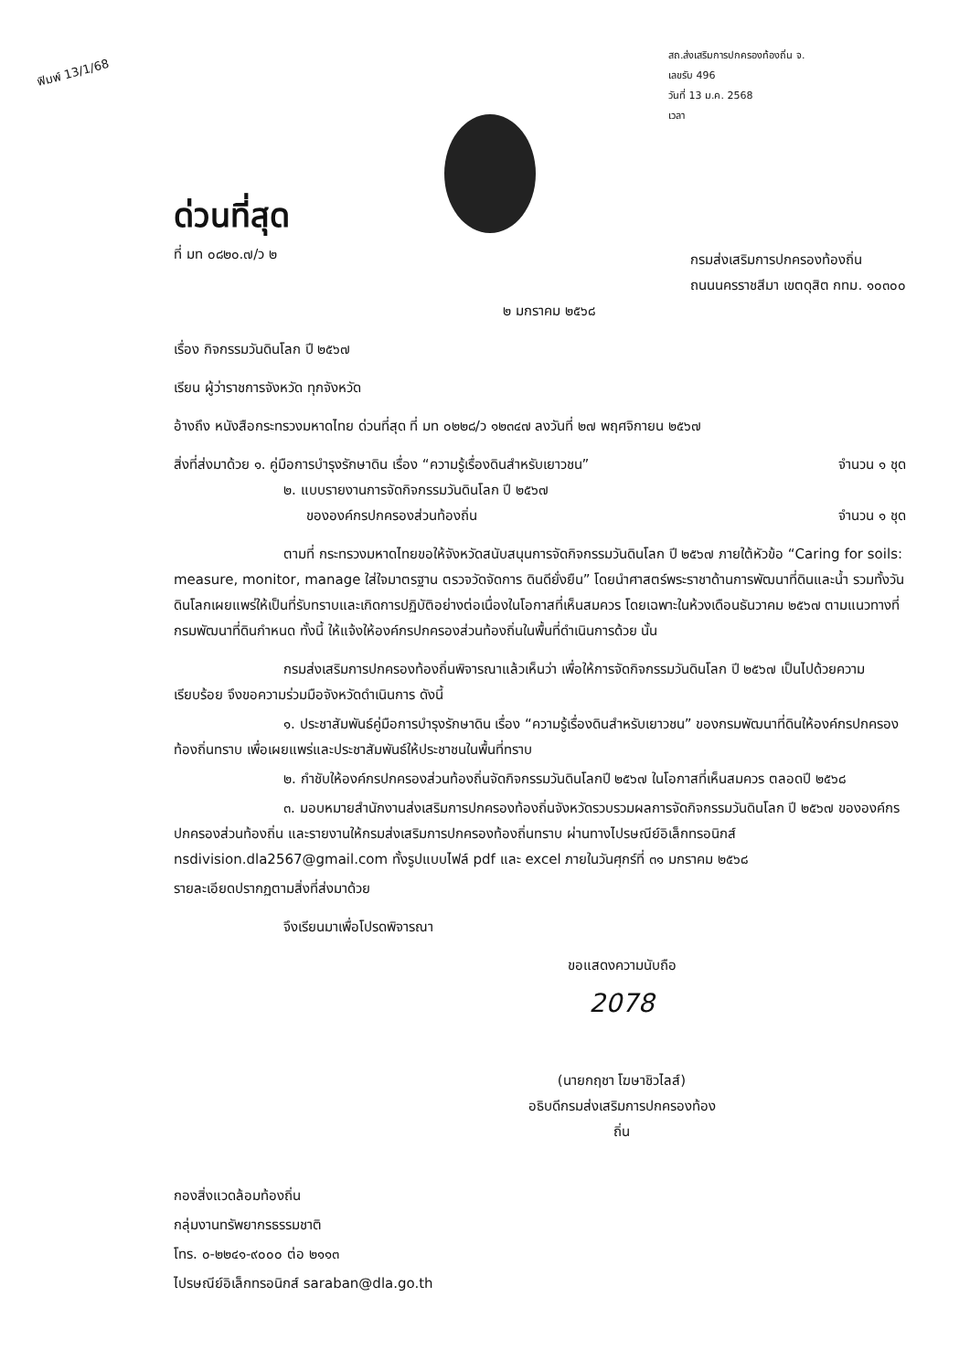ฟิมพ์ 13/1/68
สถ.ส่งเสริมการปกครองท้องถิ่น จ.
เลขรับ 496
วันที่ 13 ม.ค. 2568
เวลา
ด่วนที่สุด
ที่ มท ๐๘๒๐.๗/ว ๒
กรมส่งเสริมการปกครองท้องถิ่น
ถนนนครราชสีมา เขตดุสิต กทม. ๑๐๓๐๐
๒ มกราคม ๒๕๖๘
เรื่อง กิจกรรมวันดินโลก ปี ๒๕๖๗
เรียน ผู้ว่าราชการจังหวัด ทุกจังหวัด
อ้างถึง หนังสือกระทรวงมหาดไทย ด่วนที่สุด ที่ มท ๐๒๒๘/ว ๑๒๓๔๗ ลงวันที่ ๒๗ พฤศจิกายน ๒๕๖๗
สิ่งที่ส่งมาด้วย ๑. คู่มือการบำรุงรักษาดิน เรื่อง “ความรู้เรื่องดินสำหรับเยาวชน” จำนวน ๑ ชุด
๒. แบบรายงานการจัดกิจกรรมวันดินโลก ปี ๒๕๖๗
ขององค์กรปกครองส่วนท้องถิ่น จำนวน ๑ ชุด
ตามที่ กระทรวงมหาดไทยขอให้จังหวัดสนับสนุนการจัดกิจกรรมวันดินโลก ปี ๒๕๖๗ ภายใต้หัวข้อ “Caring for soils: measure, monitor, manage ใส่ใจมาตรฐาน ตรวจวัดจัดการ ดินดียั่งยืน” โดยนำศาสตร์พระราชาด้านการพัฒนาที่ดินและน้ำ รวมทั้งวันดินโลกเผยแพร่ให้เป็นที่รับทราบและเกิดการปฏิบัติอย่างต่อเนื่องในโอกาสที่เห็นสมควร โดยเฉพาะในห้วงเดือนธันวาคม ๒๕๖๗ ตามแนวทางที่กรมพัฒนาที่ดินกำหนด ทั้งนี้ ให้แจ้งให้องค์กรปกครองส่วนท้องถิ่นในพื้นที่ดำเนินการด้วย นั้น
กรมส่งเสริมการปกครองท้องถิ่นพิจารณาแล้วเห็นว่า เพื่อให้การจัดกิจกรรมวันดินโลก ปี ๒๕๖๗ เป็นไปด้วยความเรียบร้อย จึงขอความร่วมมือจังหวัดดำเนินการ ดังนี้
๑. ประชาสัมพันธ์คู่มือการบำรุงรักษาดิน เรื่อง “ความรู้เรื่องดินสำหรับเยาวชน” ของกรมพัฒนาที่ดินให้องค์กรปกครองท้องถิ่นทราบ เพื่อเผยแพร่และประชาสัมพันธ์ให้ประชาชนในพื้นที่ทราบ
๒. กำชับให้องค์กรปกครองส่วนท้องถิ่นจัดกิจกรรมวันดินโลกปี ๒๕๖๗ ในโอกาสที่เห็นสมควร ตลอดปี ๒๕๖๘
๓. มอบหมายสำนักงานส่งเสริมการปกครองท้องถิ่นจังหวัดรวบรวมผลการจัดกิจกรรมวันดินโลก ปี ๒๕๖๗ ขององค์กรปกครองส่วนท้องถิ่น และรายงานให้กรมส่งเสริมการปกครองท้องถิ่นทราบ ผ่านทางไปรษณีย์อิเล็กทรอนิกส์ nsdivision.dla2567@gmail.com ทั้งรูปแบบไฟล์ pdf และ excel ภายในวันศุกร์ที่ ๓๑ มกราคม ๒๕๖๘
รายละเอียดปรากฏตามสิ่งที่ส่งมาด้วย
จึงเรียนมาเพื่อโปรดพิจารณา
ขอแสดงความนับถือ
2078
(นายกฤชา โฆษาชิวไลส์)
อธิบดีกรมส่งเสริมการปกครองท้องถิ่น
กองสิ่งแวดล้อมท้องถิ่น
กลุ่มงานทรัพยากรธรรมชาติ
โทร. ๐-๒๒๔๑-๙๐๐๐ ต่อ ๒๑๑๓
ไปรษณีย์อิเล็กทรอนิกส์ saraban@dla.go.th